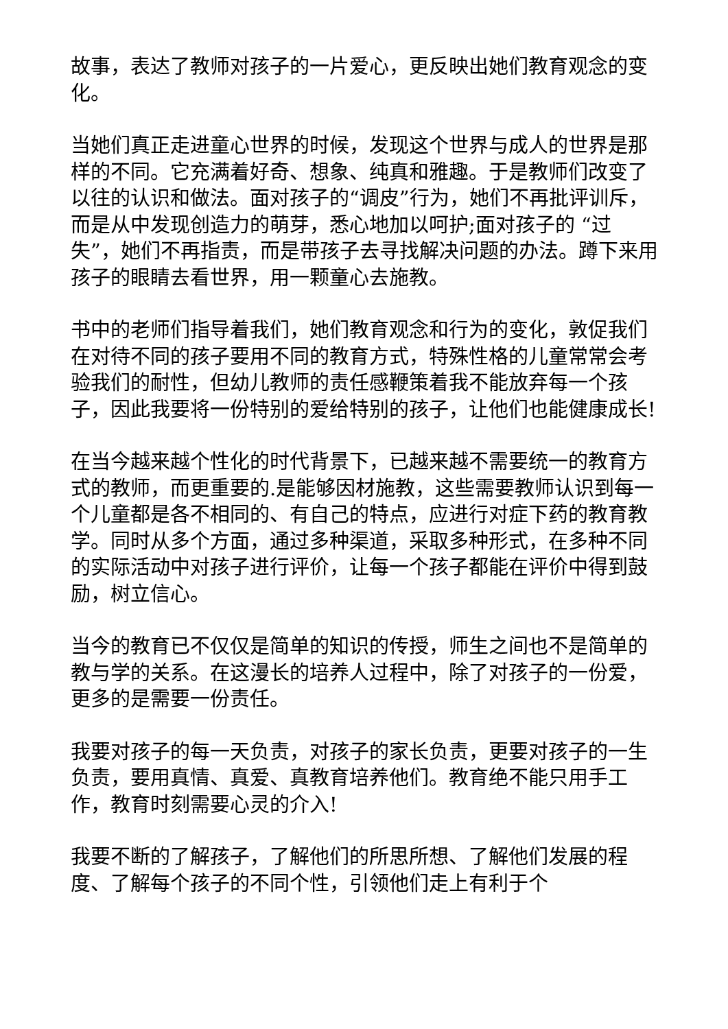故事，表达了教师对孩子的一片爱心，更反映出她们教育观念的变化。
当她们真正走进童心世界的时候，发现这个世界与成人的世界是那样的不同。它充满着好奇、想象、纯真和雅趣。于是教师们改变了以往的认识和做法。面对孩子的“调皮”行为，她们不再批评训斥，而是从中发现创造力的萌芽，悉心地加以呵护;面对孩子的 “过失”，她们不再指责，而是带孩子去寻找解决问题的办法。蹲下来用孩子的眼睛去看世界，用一颗童心去施教。
书中的老师们指导着我们，她们教育观念和行为的变化，敦促我们在对待不同的孩子要用不同的教育方式，特殊性格的儿童常常会考验我们的耐性，但幼儿教师的责任感鞭策着我不能放弃每一个孩子，因此我要将一份特别的爱给特别的孩子，让他们也能健康成长!
在当今越来越个性化的时代背景下，已越来越不需要统一的教育方式的教师，而更重要的.是能够因材施教，这些需要教师认识到每一个儿童都是各不相同的、有自己的特点，应进行对症下药的教育教学。同时从多个方面，通过多种渠道，采取多种形式，在多种不同的实际活动中对孩子进行评价，让每一个孩子都能在评价中得到鼓励，树立信心。
当今的教育已不仅仅是简单的知识的传授，师生之间也不是简单的教与学的关系。在这漫长的培养人过程中，除了对孩子的一份爱，更多的是需要一份责任。
我要对孩子的每一天负责，对孩子的家长负责，更要对孩子的一生负责，要用真情、真爱、真教育培养他们。教育绝不能只用手工作，教育时刻需要心灵的介入!
我要不断的了解孩子，了解他们的所思所想、了解他们发展的程度、了解每个孩子的不同个性，引领他们走上有利于个